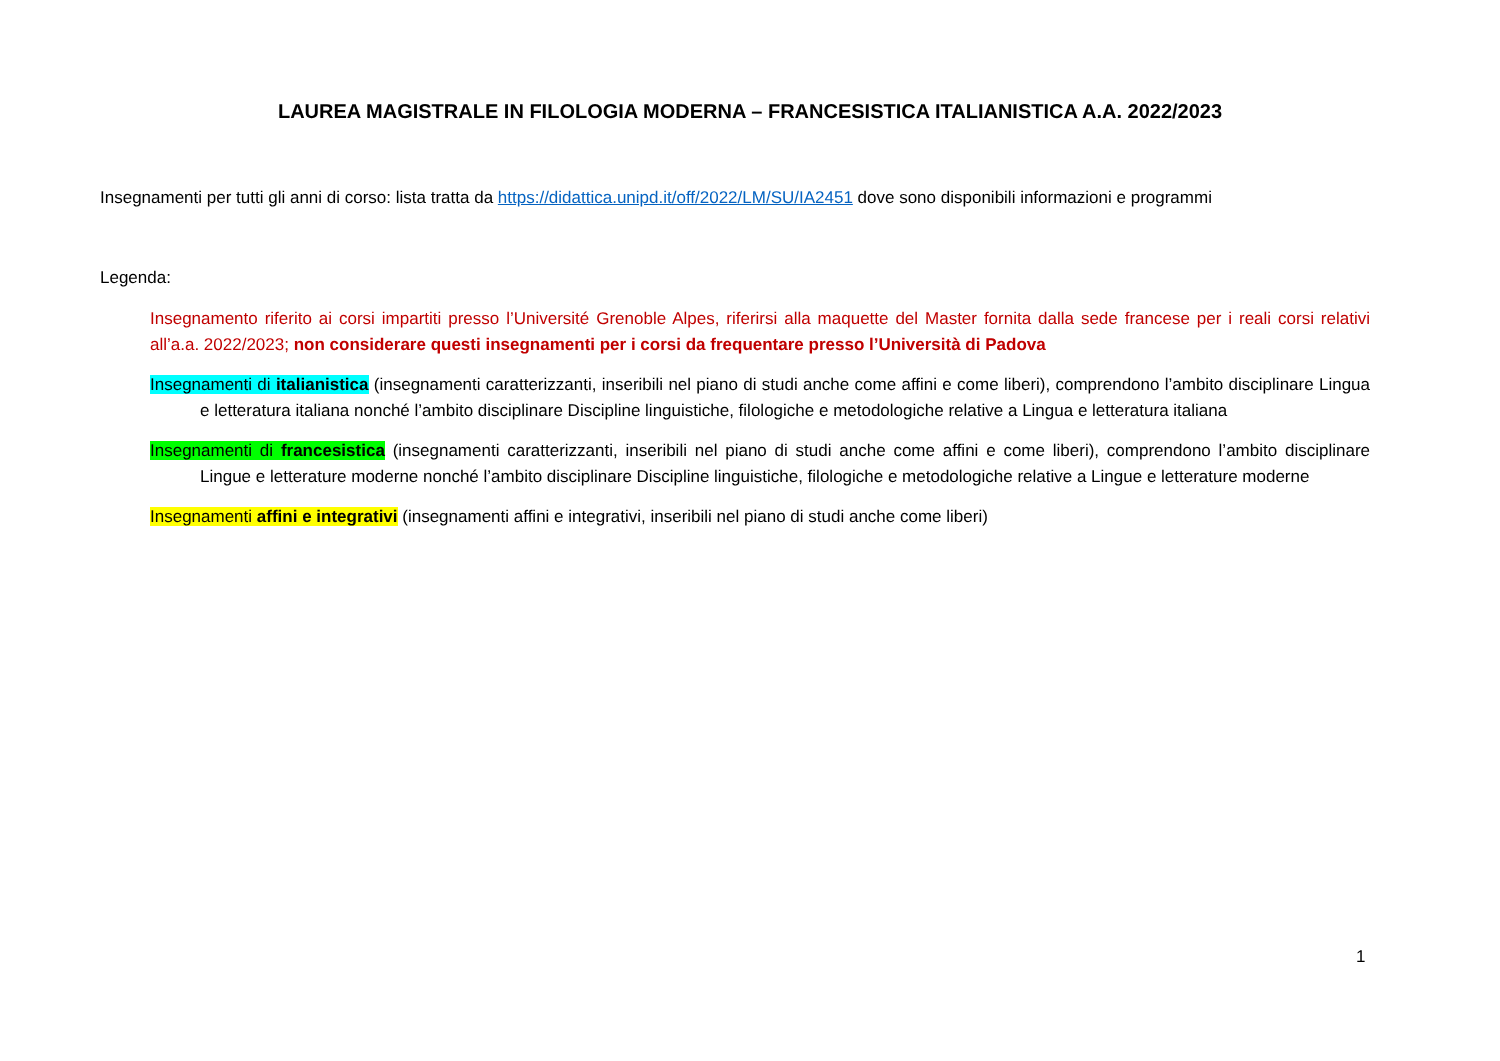LAUREA MAGISTRALE IN FILOLOGIA MODERNA – FRANCESISTICA ITALIANISTICA A.A. 2022/2023
Insegnamenti per tutti gli anni di corso: lista tratta da https://didattica.unipd.it/off/2022/LM/SU/IA2451 dove sono disponibili informazioni e programmi
Legenda:
Insegnamento riferito ai corsi impartiti presso l’Université Grenoble Alpes, riferirsi alla maquette del Master fornita dalla sede francese per i reali corsi relativi all’a.a. 2022/2023; non considerare questi insegnamenti per i corsi da frequentare presso l’Università di Padova
Insegnamenti di italianistica (insegnamenti caratterizzanti, inseribili nel piano di studi anche come affini e come liberi), comprendono l’ambito disciplinare Lingua e letteratura italiana nonché l’ambito disciplinare Discipline linguistiche, filologiche e metodologiche relative a Lingua e letteratura italiana
Insegnamenti di francesistica (insegnamenti caratterizzanti, inseribili nel piano di studi anche come affini e come liberi), comprendono l’ambito disciplinare Lingue e letterature moderne nonché l’ambito disciplinare Discipline linguistiche, filologiche e metodologiche relative a Lingue e letterature moderne
Insegnamenti affini e integrativi (insegnamenti affini e integrativi, inseribili nel piano di studi anche come liberi)
1